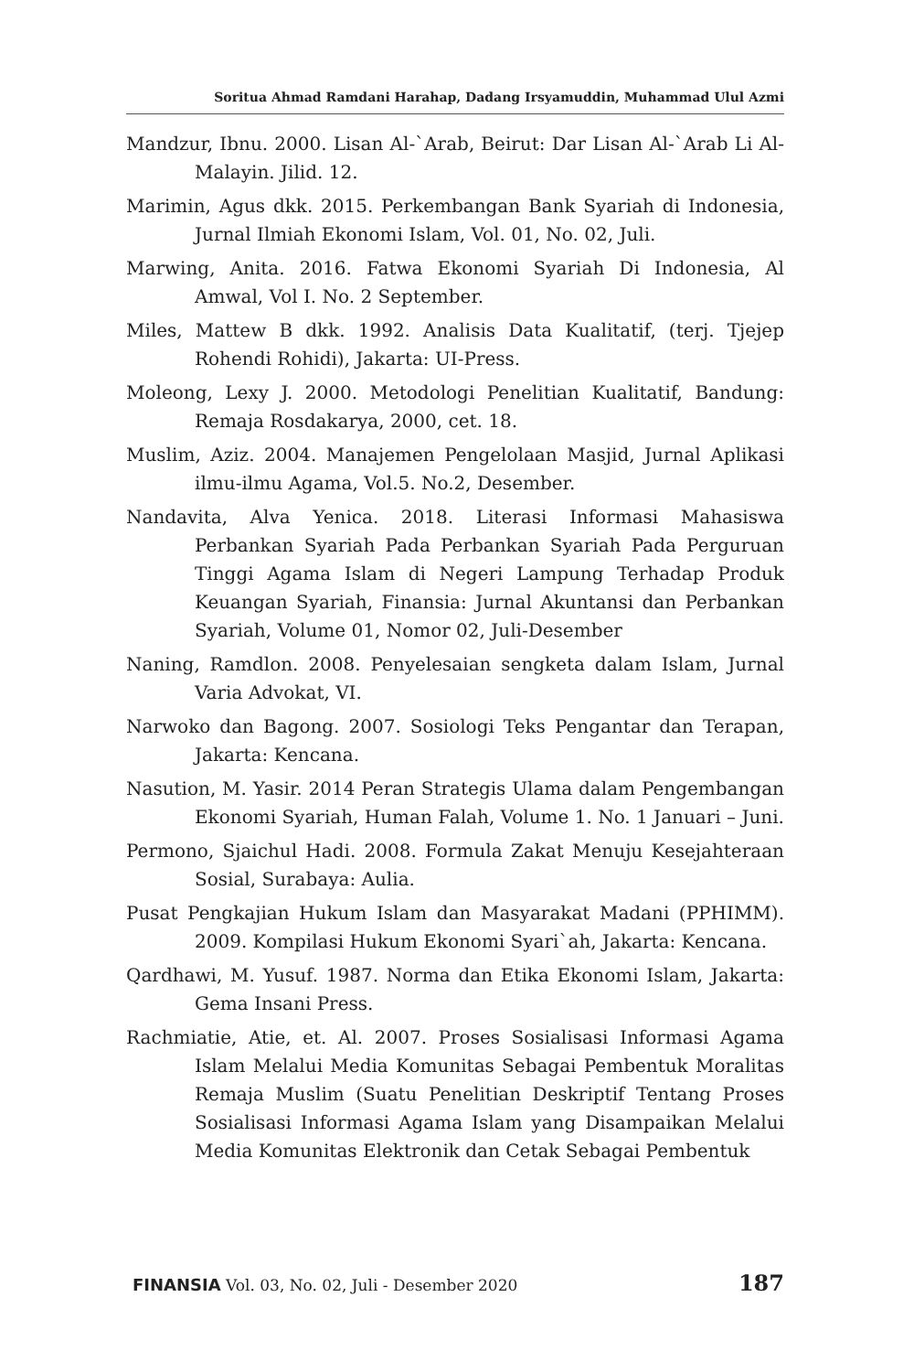Soritua Ahmad Ramdani Harahap, Dadang Irsyamuddin, Muhammad Ulul Azmi
Mandzur, Ibnu. 2000. Lisan Al-`Arab, Beirut: Dar Lisan Al-`Arab Li Al-Malayin. Jilid. 12.
Marimin, Agus dkk. 2015. Perkembangan Bank Syariah di Indonesia, Jurnal Ilmiah Ekonomi Islam, Vol. 01, No. 02, Juli.
Marwing, Anita. 2016. Fatwa Ekonomi Syariah Di Indonesia, Al Amwal, Vol I. No. 2 September.
Miles, Mattew B dkk. 1992. Analisis Data Kualitatif, (terj. Tjejep Rohendi Rohidi), Jakarta: UI-Press.
Moleong, Lexy J. 2000. Metodologi Penelitian Kualitatif, Bandung: Remaja Rosdakarya, 2000, cet. 18.
Muslim, Aziz. 2004. Manajemen Pengelolaan Masjid, Jurnal Aplikasi ilmu-ilmu Agama, Vol.5. No.2, Desember.
Nandavita, Alva Yenica. 2018. Literasi Informasi Mahasiswa Perbankan Syariah Pada Perbankan Syariah Pada Perguruan Tinggi Agama Islam di Negeri Lampung Terhadap Produk Keuangan Syariah, Finansia: Jurnal Akuntansi dan Perbankan Syariah, Volume 01, Nomor 02, Juli-Desember
Naning, Ramdlon. 2008. Penyelesaian sengketa dalam Islam, Jurnal Varia Advokat, VI.
Narwoko dan Bagong. 2007. Sosiologi Teks Pengantar dan Terapan, Jakarta: Kencana.
Nasution, M. Yasir. 2014 Peran Strategis Ulama dalam Pengembangan Ekonomi Syariah, Human Falah, Volume 1. No. 1 Januari – Juni.
Permono, Sjaichul Hadi. 2008. Formula Zakat Menuju Kesejahteraan Sosial, Surabaya: Aulia.
Pusat Pengkajian Hukum Islam dan Masyarakat Madani (PPHIMM). 2009. Kompilasi Hukum Ekonomi Syari`ah, Jakarta: Kencana.
Qardhawi, M. Yusuf. 1987. Norma dan Etika Ekonomi Islam, Jakarta: Gema Insani Press.
Rachmiatie, Atie, et. Al. 2007. Proses Sosialisasi Informasi Agama Islam Melalui Media Komunitas Sebagai Pembentuk Moralitas Remaja Muslim (Suatu Penelitian Deskriptif Tentang Proses Sosialisasi Informasi Agama Islam yang Disampaikan Melalui Media Komunitas Elektronik dan Cetak Sebagai Pembentuk
FINANSIA Vol. 03, No. 02, Juli - Desember 2020 187